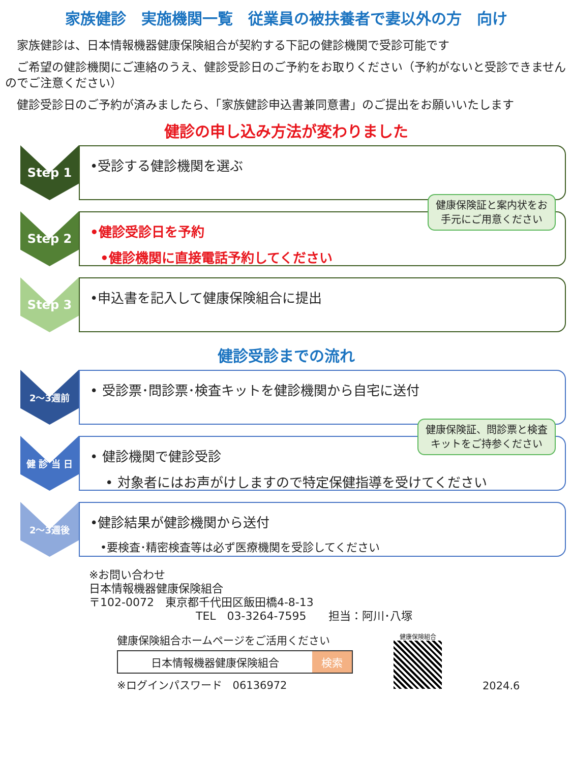家族健診　実施機関一覧　従業員の被扶養者で妻以外の方　向け
　家族健診は、日本情報機器健康保険組合が契約する下記の健診機関で受診可能です
　ご希望の健診機関にご連絡のうえ、健診受診日のご予約をお取りください（予約がないと受診できませんのでご注意ください）
　健診受診日のご予約が済みましたら、「家族健診申込書兼同意書」のご提出をお願いいたします
健診の申し込み方法が変わりました
Step 1
•受診する健診機関を選ぶ
Step 2
健康保険証と案内状をお
手元にご用意ください
•健診受診日を予約
•健診機関に直接電話予約してください
Step 3
•申込書を記入して健康保険組合に提出
健診受診までの流れ
2～3週前
• 受診票･問診票･検査キットを健診機関から自宅に送付
健 診 当 日
健康保険証、問診票と検査
キットをご持参ください
• 健診機関で健診受診
• 対象者にはお声がけしますので特定保健指導を受けてください
2～3週後
•健診結果が健診機関から送付
•要検査･精密検査等は必ず医療機関を受診してください
※お問い合わせ
日本情報機器健康保険組合
〒102-0072　東京都千代田区飯田橋4-8-13
TEL　03-3264-7595　　担当：阿川･八塚
健康保険組合ホームページをご活用ください
日本情報機器健康保険組合 検索
※ログインパスワード　06136972
健康保険組合
2024.6